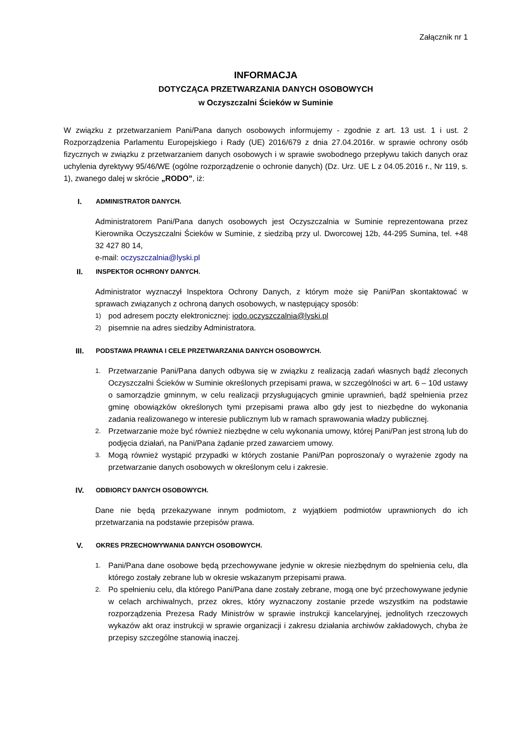Załącznik nr 1
INFORMACJA
DOTYCZĄCA PRZETWARZANIA DANYCH OSOBOWYCH
w Oczyszczalni Ścieków w Suminie
W związku z przetwarzaniem Pani/Pana danych osobowych informujemy - zgodnie z art. 13 ust. 1 i ust. 2 Rozporządzenia Parlamentu Europejskiego i Rady (UE) 2016/679 z dnia 27.04.2016r. w sprawie ochrony osób fizycznych w związku z przetwarzaniem danych osobowych i w sprawie swobodnego przepływu takich danych oraz uchylenia dyrektywy 95/46/WE (ogólne rozporządzenie o ochronie danych) (Dz. Urz. UE L z 04.05.2016 r., Nr 119, s. 1), zwanego dalej w skrócie „RODO”, iż:
I. ADMINISTRATOR DANYCH.
Administratorem Pani/Pana danych osobowych jest Oczyszczalnia w Suminie reprezentowana przez Kierownika Oczyszczalni Ścieków w Suminie, z siedzibą przy ul. Dworcowej 12b, 44-295 Sumina, tel. +48 32 427 80 14,
e-mail: oczyszczalnia@lyski.pl
II. INSPEKTOR OCHRONY DANYCH.
Administrator wyznaczył Inspektora Ochrony Danych, z którym może się Pani/Pan skontaktować w sprawach związanych z ochroną danych osobowych, w następujący sposób:
1) pod adresem poczty elektronicznej: iodo.oczyszczalnia@lyski.pl
2) pisemnie na adres siedziby Administratora.
III. PODSTAWA PRAWNA I CELE PRZETWARZANIA DANYCH OSOBOWYCH.
1. Przetwarzanie Pani/Pana danych odbywa się w związku z realizacją zadań własnych bądź zleconych Oczyszczalni Ścieków w Suminie określonych przepisami prawa, w szczególności w art. 6 – 10d ustawy o samorządzie gminnym, w celu realizacji przysługujących gminie uprawnień, bądź spełnienia przez gminę obowiązków określonych tymi przepisami prawa albo gdy jest to niezbędne do wykonania zadania realizowanego w interesie publicznym lub w ramach sprawowania władzy publicznej.
2. Przetwarzanie może być również niezbędne w celu wykonania umowy, której Pani/Pan jest stroną lub do podjęcia działań, na Pani/Pana żądanie przed zawarciem umowy.
3. Mogą również wystąpić przypadki w których zostanie Pani/Pan poproszona/y o wyrażenie zgody na przetwarzanie danych osobowych w określonym celu i zakresie.
IV. ODBIORCY DANYCH OSOBOWYCH.
Dane nie będą przekazywane innym podmiotom, z wyjątkiem podmiotów uprawnionych do ich przetwarzania na podstawie przepisów prawa.
V. OKRES PRZECHOWYWANIA DANYCH OSOBOWYCH.
1. Pani/Pana dane osobowe będą przechowywane jedynie w okresie niezbędnym do spełnienia celu, dla którego zostały zebrane lub w okresie wskazanym przepisami prawa.
2. Po spełnieniu celu, dla którego Pani/Pana dane zostały zebrane, mogą one być przechowywane jedynie w celach archiwalnych, przez okres, który wyznaczony zostanie przede wszystkim na podstawie rozporządzenia Prezesa Rady Ministrów w sprawie instrukcji kancelaryjnej, jednolitych rzeczowych wykazów akt oraz instrukcji w sprawie organizacji i zakresu działania archiwów zakładowych, chyba że przepisy szczególne stanowią inaczej.